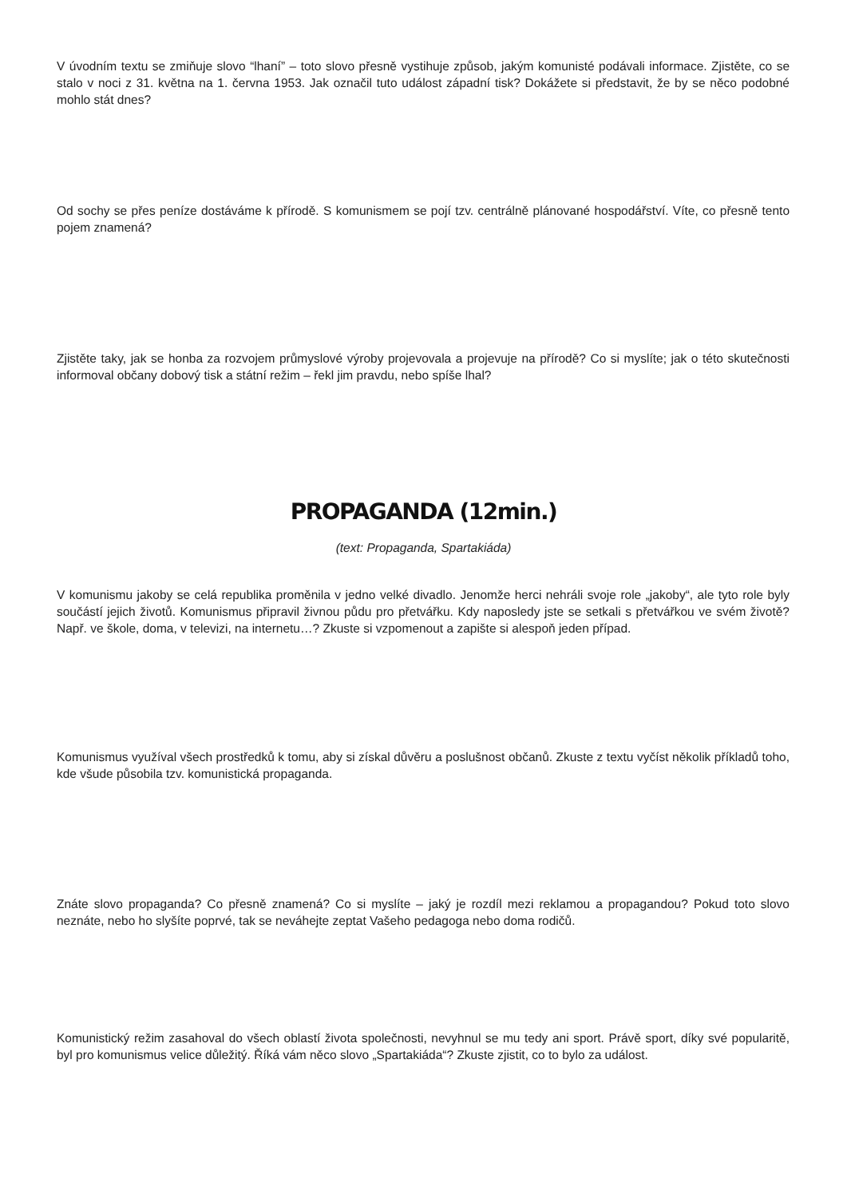V úvodním textu se zmiňuje slovo “lhaní” – toto slovo přesně vystihuje způsob, jakým komunisté podávali informace. Zjistěte, co se stalo v noci z 31. května na 1. června 1953. Jak označil tuto událost západní tisk? Dokážete si představit, že by se něco podobné mohlo stát dnes?
Od sochy se přes peníze dostáváme k přírodě. S komunismem se pojí tzv. centrálně plánované hospodářství. Víte, co přesně tento pojem znamená?
Zjistěte taky, jak se honba za rozvojem průmyslové výroby projevovala a projevuje na přírodě? Co si myslíte; jak o této skutečnosti informoval občany dobový tisk a státní režim – řekl jim pravdu, nebo spíše lhal?
PROPAGANDA (12min.)
(text: Propaganda, Spartakiáda)
V komunismu jakoby se celá republika proměnila v jedno velké divadlo. Jenomže herci nehráli svoje role „jakoby“, ale tyto role byly součástí jejich životů. Komunismus připravil živnou půdu pro přetvářku. Kdy naposledy jste se setkali s přetvářkou ve svém životě? Např. ve škole, doma, v televizi, na internetu…? Zkuste si vzpomenout a zapište si alespoň jeden případ.
Komunismus využíval všech prostředků k tomu, aby si získal důvěru a poslušnost občanů. Zkuste z textu vyčíst několik příkladů toho, kde všude působila tzv. komunistická propaganda.
Znáte slovo propaganda? Co přesně znamená? Co si myslíte – jaký je rozdíl mezi reklamou a propagandou? Pokud toto slovo neznáte, nebo ho slyšíte poprvé, tak se neváhejte zeptat Vašeho pedagoga nebo doma rodičů.
Komunistický režim zasahoval do všech oblastí života společnosti, nevyhnul se mu tedy ani sport. Právě sport, díky své popularitě, byl pro komunismus velice důležitý. Říká vám něco slovo „Spartakiáda“? Zkuste zjistit, co to bylo za událost.